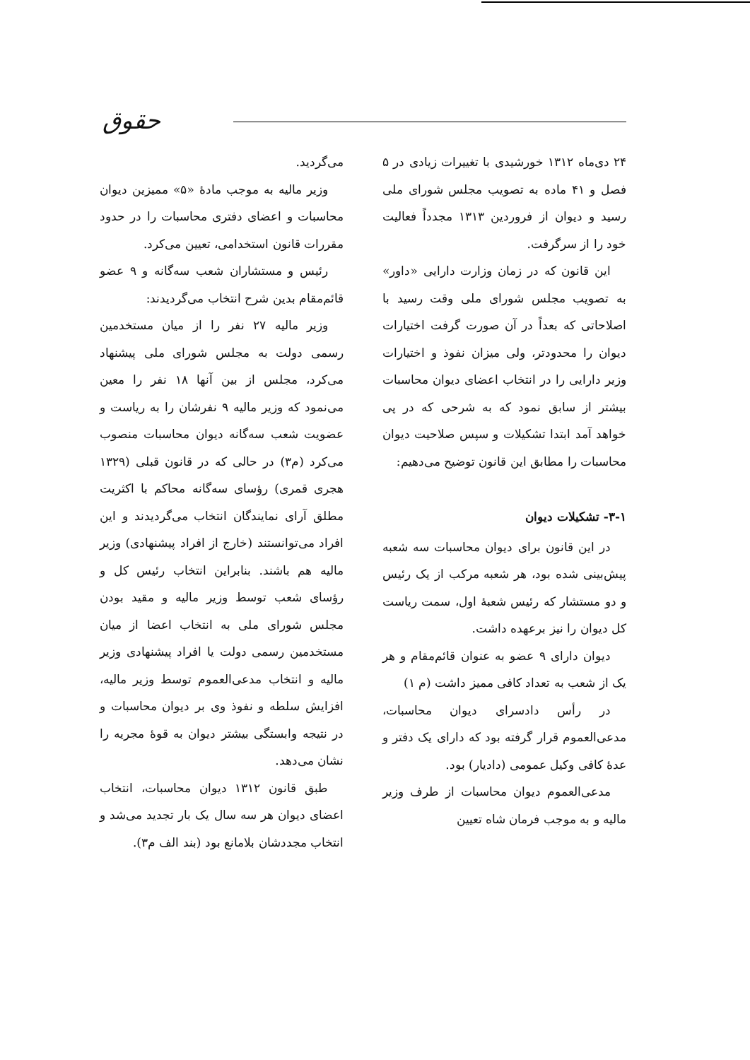حقوق
۲۴ دی‌ماه ۱۳۱۲ خورشیدی با تغییرات زیادی در ۵ فصل و ۴۱ ماده به تصویب مجلس شورای ملی رسید و دیوان از فروردین ۱۳۱۳ مجدداً فعالیت خود را از سرگرفت.
این قانون که در زمان وزارت دارایی «داور» به تصویب مجلس شورای ملی وقت رسید با اصلاحاتی که بعداً در آن صورت گرفت اختیارات دیوان را محدودتر، ولی میزان نفوذ و اختیارات وزیر دارایی را در انتخاب اعضای دیوان محاسبات بیشتر از سابق نمود که به شرحی که در پی خواهد آمد ابتدا تشکیلات و سپس صلاحیت دیوان محاسبات را مطابق این قانون توضیح می‌دهیم:
۳-۱- تشکیلات دیوان
در این قانون برای دیوان محاسبات سه شعبه پیش‌بینی شده بود، هر شعبه مرکب از یک رئیس و دو مستشار که رئیس شعبهٔ اول، سمت ریاست کل دیوان را نیز برعهده داشت.
دیوان دارای ۹ عضو به عنوان قائم‌مقام و هر یک از شعب به تعداد کافی ممیز داشت (م ۱)
در رأس دادسرای دیوان محاسبات، مدعی‌العموم قرار گرفته بود که دارای یک دفتر و عدهٔ کافی وکیل عمومی (دادیار) بود.
مدعی‌العموم دیوان محاسبات از طرف وزیر مالیه و به موجب فرمان شاه تعیین
می‌گردید.
وزیر مالیه به موجب مادهٔ «۵» ممیزین دیوان محاسبات و اعضای دفتری محاسبات را در حدود مقررات قانون استخدامی، تعیین می‌کرد.
رئیس و مستشاران شعب سه‌گانه و ۹ عضو قائم‌مقام بدین شرح انتخاب می‌گردیدند:
وزیر مالیه ۲۷ نفر را از میان مستخدمین رسمی دولت به مجلس شورای ملی پیشنهاد می‌کرد، مجلس از بین آنها ۱۸ نفر را معین می‌نمود که وزیر مالیه ۹ نفرشان را به ریاست و عضویت شعب سه‌گانه دیوان محاسبات منصوب می‌کرد (م۳) در حالی که در قانون قبلی (۱۳۲۹ هجری قمری) رؤسای سه‌گانه محاکم با اکثریت مطلق آرای نمایندگان انتخاب می‌گردیدند و این افراد می‌توانستند (خارج از افراد پیشنهادی) وزیر مالیه هم باشند. بنابراین انتخاب رئیس کل و رؤسای شعب توسط وزیر مالیه و مقید بودن مجلس شورای ملی به انتخاب اعضا از میان مستخدمین رسمی دولت یا افراد پیشنهادی وزیر مالیه و انتخاب مدعی‌العموم توسط وزیر مالیه، افزایش سلطه و نفوذ وی بر دیوان محاسبات و در نتیجه وابستگی بیشتر دیوان به قوهٔ مجریه را نشان می‌دهد.
طبق قانون ۱۳۱۲ دیوان محاسبات، انتخاب اعضای دیوان هر سه سال یک بار تجدید می‌شد و انتخاب مجددشان بلامانع بود (بند الف م۳).